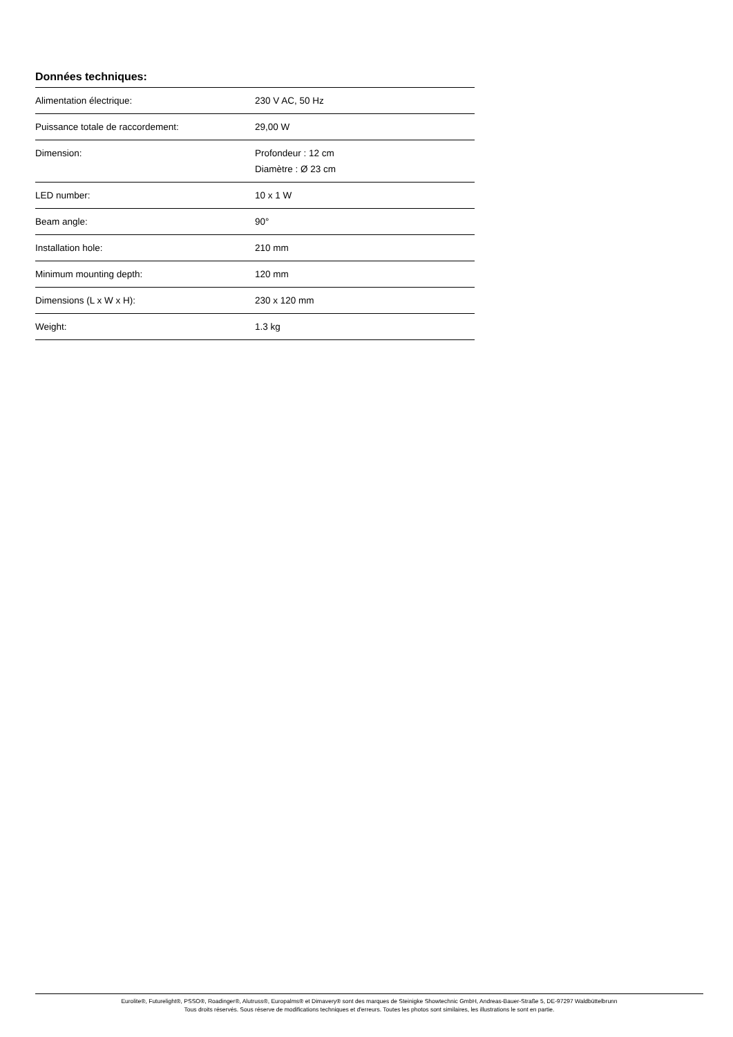Données techniques:
| Alimentation électrique: | 230 V AC, 50 Hz |
| Puissance totale de raccordement: | 29,00 W |
| Dimension: | Profondeur : 12 cm Diamètre : Ø 23 cm |
| LED number: | 10 x 1 W |
| Beam angle: | 90° |
| Installation hole: | 210 mm |
| Minimum mounting depth: | 120 mm |
| Dimensions (L x W x H): | 230 x 120 mm |
| Weight: | 1.3 kg |
Eurolite®, Futurelight®, PSSO®, Roadinger®, Alutruss®, Europalms® et Dimavery® sont des marques de Steinigke Showtechnic GmbH, Andreas-Bauer-Straße 5, DE-97297 Waldbüttelbrunn
Tous droits réservés. Sous réserve de modifications techniques et d'erreurs. Toutes les photos sont similaires, les illustrations le sont en partie.